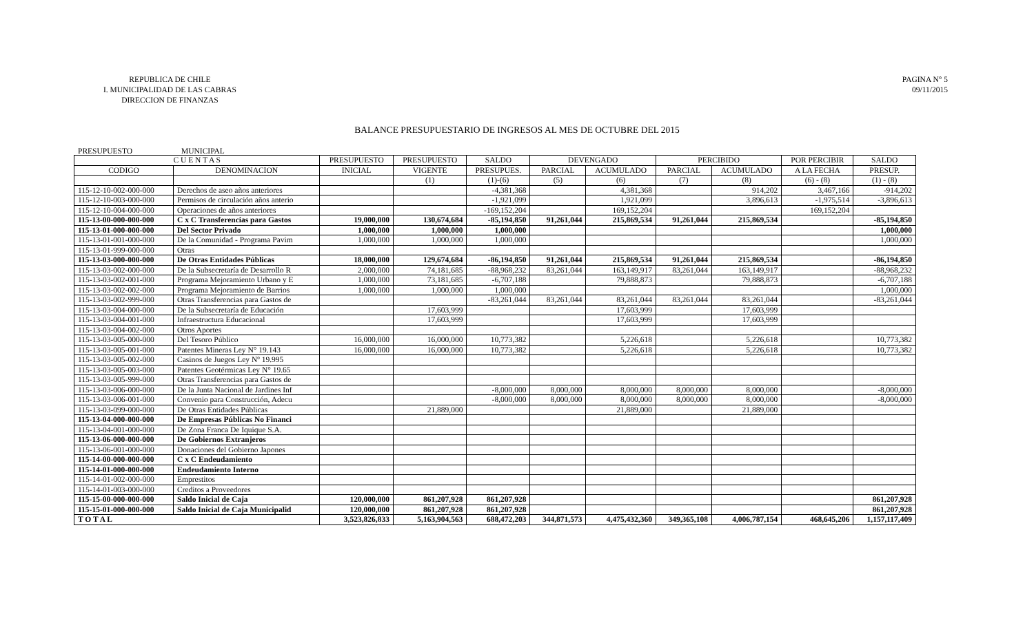REPUBLICA DE CHILE
I. MUNICIPALIDAD DE LAS CABRAS
DIRECCION DE FINANZAS
PAGINA N° 5
09/11/2015
BALANCE PRESUPUESTARIO DE INGRESOS AL MES DE OCTUBRE DEL 2015
PRESUPUESTO MUNICIPAL
| C U E N T A S | | PRESUPUESTO | PRESUPUESTO | SALDO | DEVENGADO | | PERCIBIDO | | POR PERCIBIR | SALDO |
| --- | --- | --- | --- | --- | --- | --- | --- | --- | --- | --- |
| CODIGO | DENOMINACION | INICIAL | VIGENTE | PRESUPUES. | PARCIAL | ACUMULADO | PARCIAL | ACUMULADO | A LA FECHA | PRESUP. |
| | | | (1) | (1)-(6) | (5) | (6) | (7) | (8) | (6) - (8) | (1) - (8) |
| 115-12-10-002-000-000 | Derechos de aseo años anteriores | | | -4,381,368 | | 4,381,368 | | 914,202 | 3,467,166 | -914,202 |
| 115-12-10-003-000-000 | Permisos de circulación años anterio | | | -1,921,099 | | 1,921,099 | | 3,896,613 | -1,975,514 | -3,896,613 |
| 115-12-10-004-000-000 | Operaciones de años anteriores | | | -169,152,204 | | 169,152,204 | | | 169,152,204 | |
| 115-13-00-000-000-000 | C x C Transferencias para Gastos | 19,000,000 | 130,674,684 | -85,194,850 | 91,261,044 | 215,869,534 | 91,261,044 | 215,869,534 | | -85,194,850 |
| 115-13-01-000-000-000 | Del Sector Privado | 1,000,000 | 1,000,000 | 1,000,000 | | | | | | 1,000,000 |
| 115-13-01-001-000-000 | De la Comunidad - Programa Pavim | 1,000,000 | 1,000,000 | 1,000,000 | | | | | | 1,000,000 |
| 115-13-01-999-000-000 | Otras | | | | | | | | | |
| 115-13-03-000-000-000 | De Otras Entidades Públicas | 18,000,000 | 129,674,684 | -86,194,850 | 91,261,044 | 215,869,534 | 91,261,044 | 215,869,534 | | -86,194,850 |
| 115-13-03-002-000-000 | De la Subsecretaría de Desarrollo R | 2,000,000 | 74,181,685 | -88,968,232 | 83,261,044 | 163,149,917 | 83,261,044 | 163,149,917 | | -88,968,232 |
| 115-13-03-002-001-000 | Programa Mejoramiento Urbano y E | 1,000,000 | 73,181,685 | -6,707,188 | | 79,888,873 | | 79,888,873 | | -6,707,188 |
| 115-13-03-002-002-000 | Programa Mejoramiento de Barrios | 1,000,000 | 1,000,000 | 1,000,000 | | | | | | 1,000,000 |
| 115-13-03-002-999-000 | Otras Transferencias para Gastos de | | | -83,261,044 | 83,261,044 | 83,261,044 | 83,261,044 | 83,261,044 | | -83,261,044 |
| 115-13-03-004-000-000 | De la Subsecretaría de Educación | | 17,603,999 | | | 17,603,999 | | 17,603,999 | | |
| 115-13-03-004-001-000 | Infraestructura Educacional | | 17,603,999 | | | 17,603,999 | | 17,603,999 | | |
| 115-13-03-004-002-000 | Otros Aportes | | | | | | | | | |
| 115-13-03-005-000-000 | Del Tesoro Público | 16,000,000 | 16,000,000 | 10,773,382 | | 5,226,618 | | 5,226,618 | | 10,773,382 |
| 115-13-03-005-001-000 | Patentes Mineras Ley N° 19.143 | 16,000,000 | 16,000,000 | 10,773,382 | | 5,226,618 | | 5,226,618 | | 10,773,382 |
| 115-13-03-005-002-000 | Casinos de Juegos Ley Nº 19.995 | | | | | | | | | |
| 115-13-03-005-003-000 | Patentes Geotérmicas Ley N° 19.65 | | | | | | | | | |
| 115-13-03-005-999-000 | Otras Transferencias para Gastos de | | | | | | | | | |
| 115-13-03-006-000-000 | De la Junta Nacional de Jardines Inf | | | -8,000,000 | 8,000,000 | 8,000,000 | 8,000,000 | 8,000,000 | | -8,000,000 |
| 115-13-03-006-001-000 | Convenio para Construcción, Adecu | | | -8,000,000 | 8,000,000 | 8,000,000 | 8,000,000 | 8,000,000 | | -8,000,000 |
| 115-13-03-099-000-000 | De Otras Entidades Públicas | | 21,889,000 | | | 21,889,000 | | 21,889,000 | | |
| 115-13-04-000-000-000 | De Empresas Públicas No Financi | | | | | | | | | |
| 115-13-04-001-000-000 | De Zona Franca De Iquique S.A. | | | | | | | | | |
| 115-13-06-000-000-000 | De Gobiernos Extranjeros | | | | | | | | | |
| 115-13-06-001-000-000 | Donaciones del Gobierno Japones | | | | | | | | | |
| 115-14-00-000-000-000 | C x C Endeudamiento | | | | | | | | | |
| 115-14-01-000-000-000 | Endeudamiento Interno | | | | | | | | | |
| 115-14-01-002-000-000 | Emprestitos | | | | | | | | | |
| 115-14-01-003-000-000 | Creditos a Proveedores | | | | | | | | | |
| 115-15-00-000-000-000 | Saldo Inicial de Caja | 120,000,000 | 861,207,928 | 861,207,928 | | | | | | 861,207,928 |
| 115-15-01-000-000-000 | Saldo Inicial de Caja Municipalid | 120,000,000 | 861,207,928 | 861,207,928 | | | | | | 861,207,928 |
| T O T A L | | 3,523,826,833 | 5,163,904,563 | 688,472,203 | 344,871,573 | 4,475,432,360 | 349,365,108 | 4,006,787,154 | 468,645,206 | 1,157,117,409 |